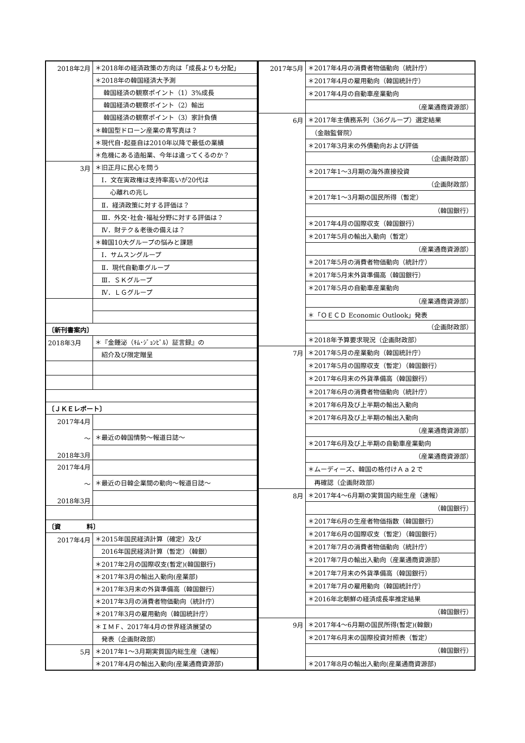| 2018年2月 | ＊2018年の経済政策の方向は「成長よりも分配」 |
| | ＊2018年の韓国経済大予測 |
| | 韓国経済の観察ポイント（1）3%成長 |
| | 韓国経済の観察ポイント（2）輸出 |
| | 韓国経済の観察ポイント（3）家計負債 |
| | ＊韓国型ドローン産業の青写真は？ |
| | ＊現代自･起亜自は2010年以降で最低の業績 |
| | ＊危機にある造船業、今年は違ってくるのか？ |
| 3月 | ＊旧正月に民心を問う |
| | Ⅰ．文在寅政権は支持率高いが20代は |
| | 心離れの兆し |
| | Ⅱ．経済政策に対する評価は？ |
| | Ⅲ．外交･社会･福祉分野に対する評価は？ |
| | Ⅳ．財テク＆老後の備えは？ |
| | ＊韓国10大グループの悩みと課題 |
| | Ⅰ．サムスングループ |
| | Ⅱ．現代自動車グループ |
| | Ⅲ．ＳＫグループ |
| | Ⅳ．ＬＧグループ |
| 〔新刊書案内〕 | |
| 2018年3月 | ＊『金鍾泌（ｷﾑ･ｼﾞｮﾝﾋﾟﾙ）証言録』の |
| | 紹介及び限定贈呈 |
| 〔ＪＫＥレポート〕 | |
| 2017年4月 ～ 2018年3月 | |
| | ＊最近の韓国情勢～報道日誌～ |
| 2017年4月 ～ 2018年3月 | |
| | ＊最近の日韓企業間の動向～報道日誌～ |
| 〔資 料〕 | |
| 2017年4月 | ＊2015年国民経済計算（確定）及び |
| | 2016年国民経済計算（暫定）（韓銀） |
| | ＊2017年2月の国際収支(暫定)(韓国銀行) |
| | ＊2017年3月の輸出入動向(産業部) |
| | ＊2017年3月末の外貨準備高（韓国銀行） |
| | ＊2017年3月の消費者物価動向（統計庁） |
| | ＊2017年3月の雇用動向（韓国統計庁） |
| | ＊ＩＭＦ、2017年4月の世界経済展望の |
| | 発表（企画財政部） |
| 5月 | ＊2017年1～3月期実質国内総生産（速報） |
| | ＊2017年4月の輸出入動向(産業通商資源部) |
| 2017年5月 | ＊2017年4月の消費者物価動向（統計庁） |
| | ＊2017年4月の雇用動向（韓国統計庁） |
| | ＊2017年4月の自動車産業動向 |
| | （産業通商資源部） |
| 6月 | ＊2017年主債務系列（36グループ）選定結果 |
| | （金融監督院） |
| | ＊2017年3月末の外債動向および評価 |
| | （企画財政部） |
| | ＊2017年1～3月期の海外直接投資 |
| | （企画財政部） |
| | ＊2017年1～3月期の国民所得（暫定） |
| | （韓国銀行） |
| | ＊2017年4月の国際収支（韓国銀行） |
| | ＊2017年5月の輸出入動向（暫定） |
| | （産業通商資源部） |
| | ＊2017年5月の消費者物価動向（統計庁） |
| | ＊2017年5月末外貨準備高（韓国銀行） |
| | ＊2017年5月の自動車産業動向 |
| | （産業通商資源部） |
| | ＊「ＯＥＣＤ Economic Outlook」発表 |
| | （企画財政部） |
| | ＊2018年予算要求現況（企画財政部） |
| 7月 | ＊2017年5月の産業動向（韓国統計庁） |
| | ＊2017年5月の国際収支（暫定）（韓国銀行） |
| | ＊2017年6月末の外貨準備高（韓国銀行） |
| | ＊2017年6月の消費者物価動向（統計庁） |
| | ＊2017年6月及び上半期の輸出入動向 |
| | ＊2017年6月及び上半期の輸出入動向 |
| | （産業通商資源部） |
| | ＊2017年6月及び上半期の自動車産業動向 |
| | （産業通商資源部） |
| | ＊ムーディーズ、韓国の格付けＡａ２で |
| | 再確認（企画財政部） |
| 8月 | ＊2017年4～6月期の実質国内総生産（速報） |
| | （韓国銀行） |
| | ＊2017年6月の生産者物価指数（韓国銀行） |
| | ＊2017年6月の国際収支（暫定）（韓国銀行） |
| | ＊2017年7月の消費者物価動向（統計庁） |
| | ＊2017年7月の輸出入動向（産業通商資源部） |
| | ＊2017年7月末の外貨準備高（韓国銀行） |
| | ＊2017年7月の雇用動向（韓国統計庁） |
| | ＊2016年北朝鮮の経済成長率推定結果 |
| | （韓国銀行） |
| 9月 | ＊2017年4～6月期の国民所得(暫定)(韓銀) |
| | ＊2017年6月末の国際投資対照表（暫定） |
| | （韓国銀行） |
| | ＊2017年8月の輸出入動向(産業通商資源部) |